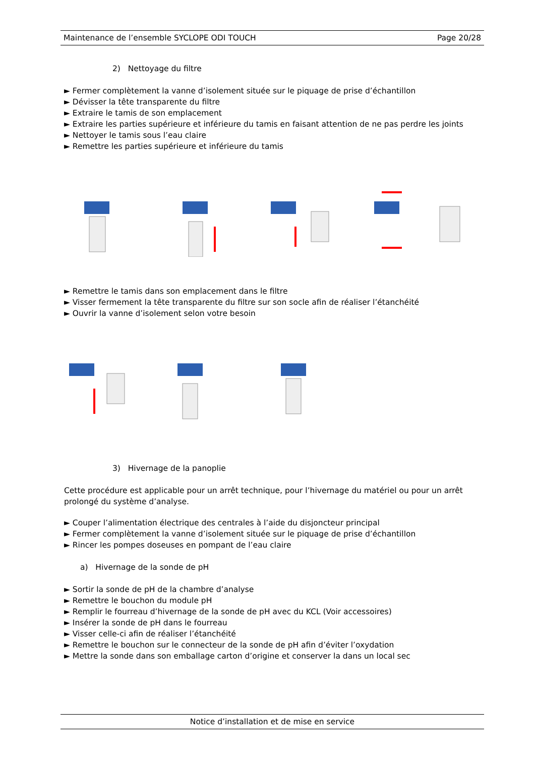Maintenance de l’ensemble SYCLOPE ODI TOUCH Page 20/28
2) Nettoyage du filtre
► Fermer complètement la vanne d’isolement située sur le piquage de prise d’échantillon
► Dévisser la tête transparente du filtre
► Extraire le tamis de son emplacement
► Extraire les parties supérieure et inférieure du tamis en faisant attention de ne pas perdre les joints
► Nettoyer le tamis sous l’eau claire
► Remettre les parties supérieure et inférieure du tamis
► Remettre le tamis dans son emplacement dans le filtre
► Visser fermement la tête transparente du filtre sur son socle afin de réaliser l’étanchéité
► Ouvrir la vanne d’isolement selon votre besoin
3) Hivernage de la panoplie
Cette procédure est applicable pour un arrêt technique, pour l’hivernage du matériel ou pour un arrêt prolongé du système d’analyse.
► Couper l’alimentation électrique des centrales à l’aide du disjoncteur principal
► Fermer complètement la vanne d’isolement située sur le piquage de prise d’échantillon
► Rincer les pompes doseuses en pompant de l’eau claire
a) Hivernage de la sonde de pH
► Sortir la sonde de pH de la chambre d’analyse
► Remettre le bouchon du module pH
► Remplir le fourreau d’hivernage de la sonde de pH avec du KCL (Voir accessoires)
► Insérer la sonde de pH dans le fourreau
► Visser celle-ci afin de réaliser l’étanchéité
► Remettre le bouchon sur le connecteur de la sonde de pH afin d’éviter l’oxydation
► Mettre la sonde dans son emballage carton d’origine et conserver la dans un local sec
Notice d’installation et de mise en service